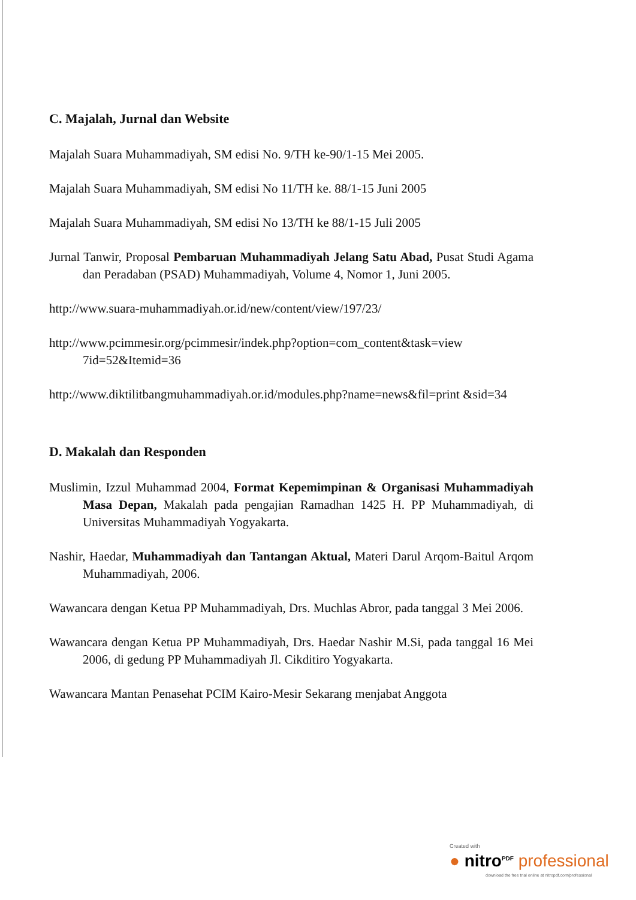C. Majalah, Jurnal dan Website
Majalah Suara Muhammadiyah, SM edisi No. 9/TH ke-90/1-15 Mei 2005.
Majalah Suara Muhammadiyah, SM edisi No 11/TH ke. 88/1-15 Juni 2005
Majalah Suara Muhammadiyah, SM edisi No 13/TH ke 88/1-15 Juli 2005
Jurnal Tanwir, Proposal Pembaruan Muhammadiyah Jelang Satu Abad, Pusat Studi Agama dan Peradaban (PSAD) Muhammadiyah, Volume 4, Nomor 1, Juni 2005.
http://www.suara-muhammadiyah.or.id/new/content/view/197/23/
http://www.pcimmesir.org/pcimmesir/indek.php?option=com_content&task=view 7id=52&Itemid=36
http://www.diktilitbangmuhammadiyah.or.id/modules.php?name=news&fil=print &sid=34
D. Makalah dan Responden
Muslimin, Izzul Muhammad 2004, Format Kepemimpinan & Organisasi Muhammadiyah Masa Depan, Makalah pada pengajian Ramadhan 1425 H. PP Muhammadiyah, di Universitas Muhammadiyah Yogyakarta.
Nashir, Haedar, Muhammadiyah dan Tantangan Aktual, Materi Darul Arqom-Baitul Arqom Muhammadiyah, 2006.
Wawancara dengan Ketua PP Muhammadiyah, Drs. Muchlas Abror, pada tanggal 3 Mei 2006.
Wawancara dengan Ketua PP Muhammadiyah, Drs. Haedar Nashir M.Si, pada tanggal 16 Mei 2006, di gedung PP Muhammadiyah Jl. Cikditiro Yogyakarta.
Wawancara Mantan Penasehat PCIM Kairo-Mesir Sekarang menjabat Anggota
Created with
● nitro<sup>PDF</sup> professional
download the free trial online at nitropdf.com/professional